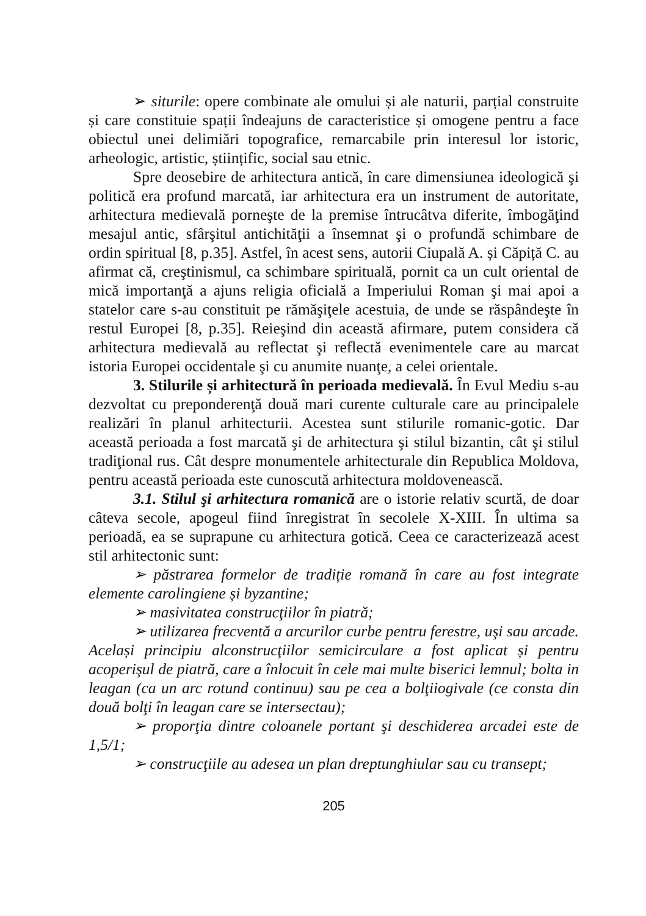➢ siturile: opere combinate ale omului și ale naturii, parțial construite și care constituie spații îndeajuns de caracteristice și omogene pentru a face obiectul unei delimiări topografice, remarcabile prin interesul lor istoric, arheologic, artistic, științific, social sau etnic.
Spre deosebire de arhitectura antică, în care dimensiunea ideologică şi politică era profund marcată, iar arhitectura era un instrument de autoritate, arhitectura medievală porneşte de la premise întrucâtva diferite, îmbogăţind mesajul antic, sfârşitul antichităţii a însemnat şi o profundă schimbare de ordin spiritual [8, p.35]. Astfel, în acest sens, autorii Ciupală A. și Căpiță C. au afirmat că, creştinismul, ca schimbare spirituală, pornit ca un cult oriental de mică importanţă a ajuns religia oficială a Imperiului Roman şi mai apoi a statelor care s-au constituit pe rămăşiţele acestuia, de unde se răspândeşte în restul Europei [8, p.35]. Reieşind din această afirmare, putem considera că arhitectura medievală au reflectat şi reflectă evenimentele care au marcat istoria Europei occidentale şi cu anumite nuanţe, a celei orientale.
3. Stilurile și arhitectură în perioada medievală. În Evul Mediu s-au dezvoltat cu preponderenţă două mari curente culturale care au principalele realizări în planul arhitecturii. Acestea sunt stilurile romanic-gotic. Dar această perioada a fost marcată şi de arhitectura şi stilul bizantin, cât şi stilul tradiţional rus. Cât despre monumentele arhitecturale din Republica Moldova, pentru această perioada este cunoscută arhitectura moldovenească.
3.1. Stilul şi arhitectura romanică are o istorie relativ scurtă, de doar câteva secole, apogeul fiind înregistrat în secolele X-XIII. În ultima sa perioadă, ea se suprapune cu arhitectura gotică. Ceea ce caracterizează acest stil arhitectonic sunt:
➢ păstrarea formelor de tradiție romană în care au fost integrate elemente carolingiene și byzantine;
➢ masivitatea construcţiilor în piatră;
➢ utilizarea frecventă a arcurilor curbe pentru ferestre, uşi sau arcade. Același principiu alconstrucţiilor semicirculare a fost aplicat și pentru acoperişul de piatră, care a înlocuit în cele mai multe biserici lemnul; bolta in leagan (ca un arc rotund continuu) sau pe cea a bolţiiogivale (ce consta din două bolţi în leagan care se intersectau);
➢ proporţia dintre coloanele portant şi deschiderea arcadei este de 1,5/1;
➢ construcţiile au adesea un plan dreptunghiular sau cu transept;
205